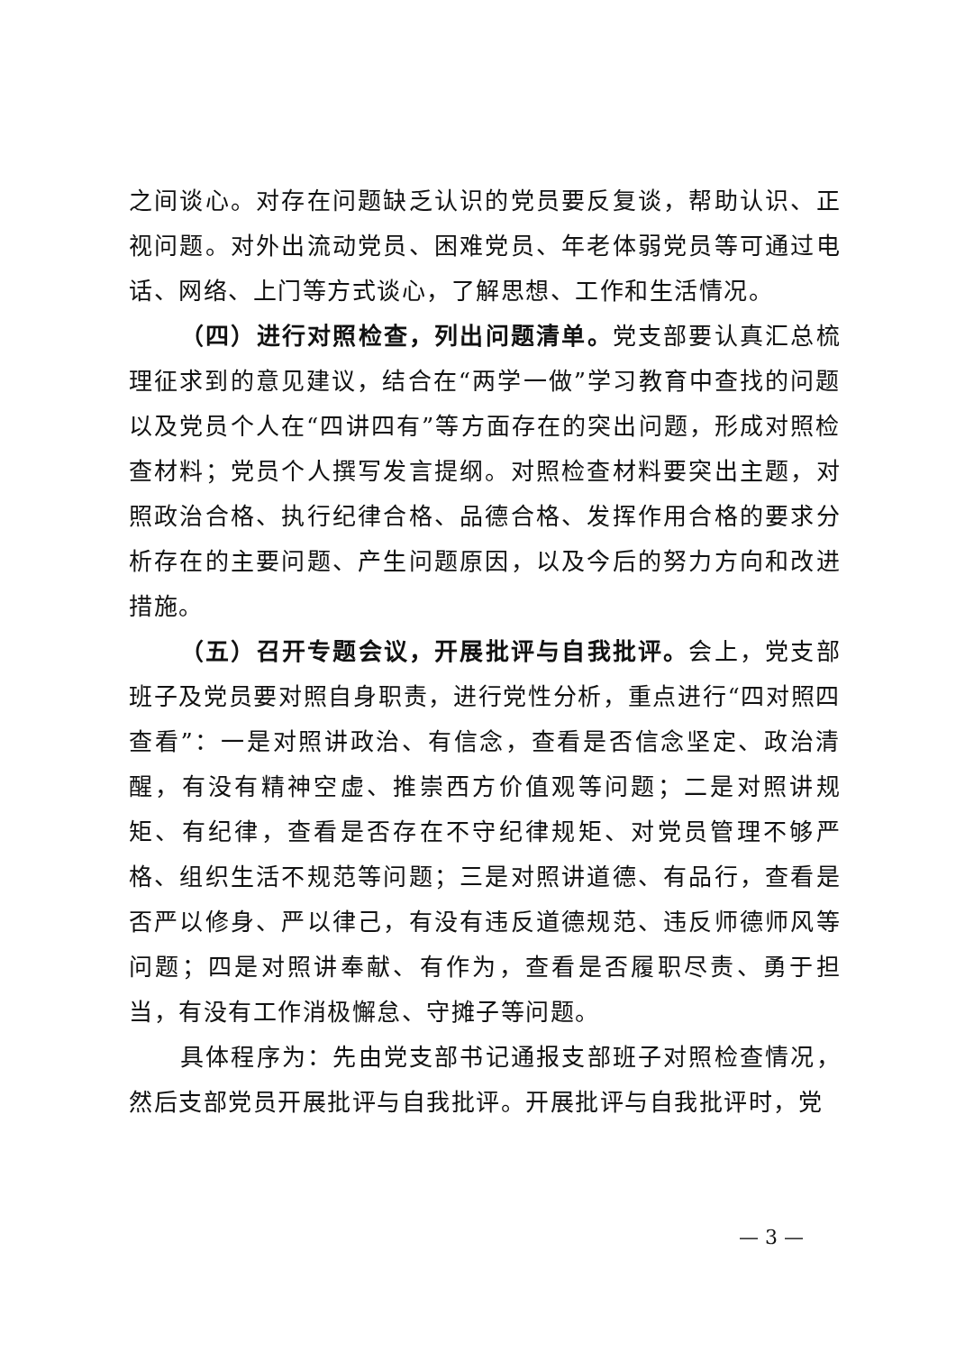之间谈心。对存在问题缺乏认识的党员要反复谈，帮助认识、正视问题。对外出流动党员、困难党员、年老体弱党员等可通过电话、网络、上门等方式谈心，了解思想、工作和生活情况。
（四）进行对照检查，列出问题清单。党支部要认真汇总梳理征求到的意见建议，结合在“两学一做”学习教育中查找的问题以及党员个人在“四讲四有”等方面存在的突出问题，形成对照检查材料；党员个人撰写发言提纲。对照检查材料要突出主题，对照政治合格、执行纪律合格、品德合格、发挥作用合格的要求分析存在的主要问题、产生问题原因，以及今后的努力方向和改进措施。
（五）召开专题会议，开展批评与自我批评。会上，党支部班子及党员要对照自身职责，进行党性分析，重点进行“四对照四查看”：一是对照讲政治、有信念，查看是否信念坚定、政治清醒，有没有精神空虚、推崇西方价值观等问题；二是对照讲规矩、有纪律，查看是否存在不守纪律规矩、对党员管理不够严格、组织生活不规范等问题；三是对照讲道德、有品行，查看是否严以修身、严以律己，有没有违反道德规范、违反师德师风等问题；四是对照讲奉献、有作为，查看是否履职尽责、勇于担当，有没有工作消极懈怠、守摊子等问题。
具体程序为：先由党支部书记通报支部班子对照检查情况，然后支部党员开展批评与自我批评。开展批评与自我批评时，党
— 3 —